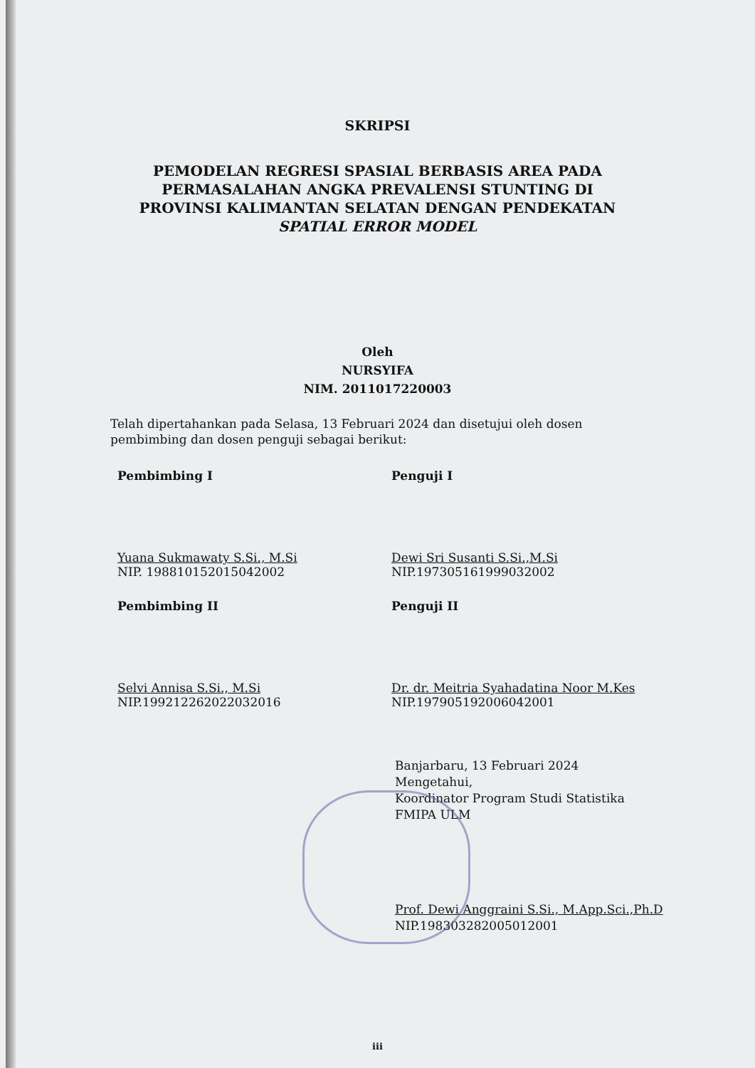SKRIPSI
PEMODELAN REGRESI SPASIAL BERBASIS AREA PADA
PERMASALAHAN ANGKA PREVALENSI STUNTING DI
PROVINSI KALIMANTAN SELATAN DENGAN PENDEKATAN
SPATIAL ERROR MODEL
Oleh
NURSYIFA
NIM. 2011017220003
Telah dipertahankan pada Selasa, 13 Februari 2024 dan disetujui oleh dosen pembimbing dan dosen penguji sebagai berikut:
Pembimbing I
Yuana Sukmawaty S.Si., M.Si
NIP. 198810152015042002
Penguji I
Dewi Sri Susanti S.Si.,M.Si
NIP.197305161999032002
Pembimbing II
Selvi Annisa S.Si., M.Si
NIP.199212262022032016
Penguji II
Dr. dr. Meitria Syahadatina Noor M.Kes
NIP.197905192006042001
Banjarbaru, 13 Februari 2024
Mengetahui,
Koordinator Program Studi Statistika
FMIPA ULM
Prof. Dewi Anggraini S.Si., M.App.Sci.,Ph.D
NIP.198303282005012001
iii